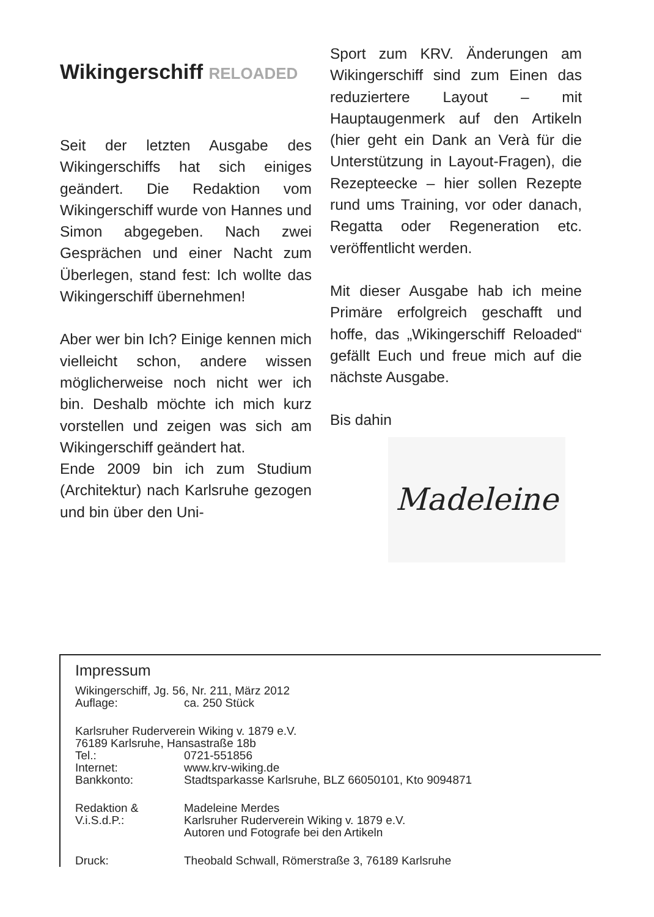Wikingerschiff RELOADED
Seit der letzten Ausgabe des Wikingerschiffs hat sich einiges geändert. Die Redaktion vom Wikingerschiff wurde von Hannes und Simon abgegeben. Nach zwei Gesprächen und einer Nacht zum Überlegen, stand fest: Ich wollte das Wikingerschiff übernehmen!
Aber wer bin Ich? Einige kennen mich vielleicht schon, andere wissen möglicherweise noch nicht wer ich bin. Deshalb möchte ich mich kurz vorstellen und zeigen was sich am Wikingerschiff geändert hat.
Ende 2009 bin ich zum Studium (Architektur) nach Karlsruhe gezogen und bin über den Uni-
Sport zum KRV. Änderungen am Wikingerschiff sind zum Einen das reduziertere Layout – mit Hauptaugenmerk auf den Artikeln (hier geht ein Dank an Verà für die Unterstützung in Layout-Fragen), die Rezepteecke – hier sollen Rezepte rund ums Training, vor oder danach, Regatta oder Regeneration etc. veröffentlicht werden.
Mit dieser Ausgabe hab ich meine Primäre erfolgreich geschafft und hoffe, das „Wikingerschiff Reloaded“ gefällt Euch und freue mich auf die nächste Ausgabe.
Bis dahin
Madeleine
Impressum
Wikingerschiff, Jg. 56, Nr. 211, März 2012
Auflage: ca. 250 Stück
Karlsruher Ruderverein Wiking v. 1879 e.V.
76189 Karlsruhe, Hansastraße 18b
Tel.: 0721-551856
Internet: www.krv-wiking.de
Bankkonto: Stadtsparkasse Karlsruhe, BLZ 66050101, Kto 9094871
Redaktion & Madeleine Merdes
V.i.S.d.P.: Karlsruher Ruderverein Wiking v. 1879 e.V.
Autoren und Fotografe bei den Artikeln
Druck: Theobald Schwall, Römerstraße 3, 76189 Karlsruhe